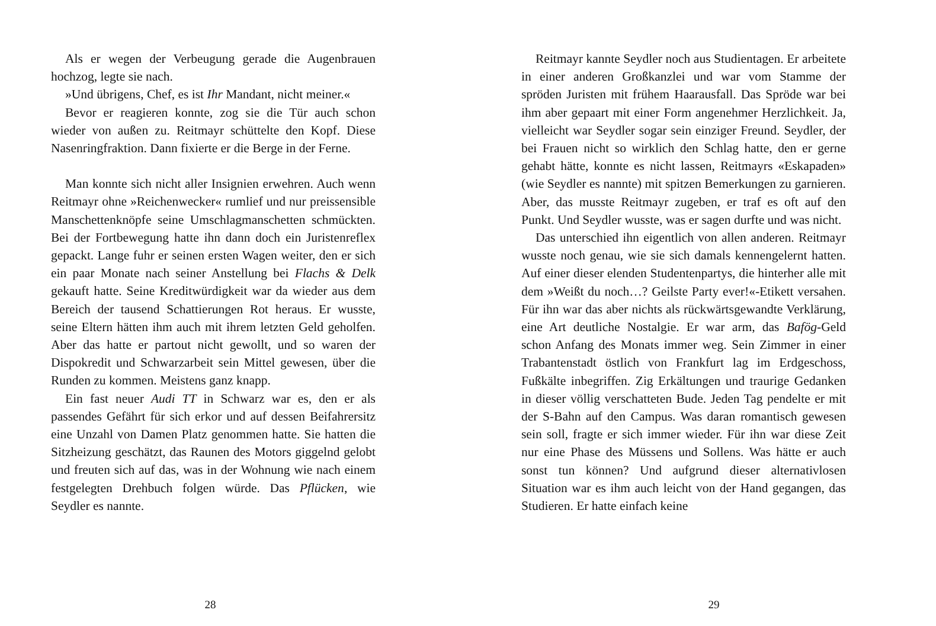Als er wegen der Verbeugung gerade die Augenbrauen hochzog, legte sie nach.
»Und übrigens, Chef, es ist Ihr Mandant, nicht meiner.«
Bevor er reagieren konnte, zog sie die Tür auch schon wieder von außen zu. Reitmayr schüttelte den Kopf. Diese Nasenringfraktion. Dann fixierte er die Berge in der Ferne.
Man konnte sich nicht aller Insignien erwehren. Auch wenn Reitmayr ohne »Reichenwecker« rumlief und nur preissensible Manschettenknöpfe seine Umschlagmanschetten schmückten. Bei der Fortbewegung hatte ihn dann doch ein Juristenreflex gepackt. Lange fuhr er seinen ersten Wagen weiter, den er sich ein paar Monate nach seiner Anstellung bei Flachs & Delk gekauft hatte. Seine Kreditwürdigkeit war da wieder aus dem Bereich der tausend Schattierungen Rot heraus. Er wusste, seine Eltern hätten ihm auch mit ihrem letzten Geld geholfen. Aber das hatte er partout nicht gewollt, und so waren der Dispokredit und Schwarzarbeit sein Mittel gewesen, über die Runden zu kommen. Meistens ganz knapp.
Ein fast neuer Audi TT in Schwarz war es, den er als passendes Gefährt für sich erkor und auf dessen Beifahrersitz eine Unzahl von Damen Platz genommen hatte. Sie hatten die Sitzheizung geschätzt, das Raunen des Motors giggelnd gelobt und freuten sich auf das, was in der Wohnung wie nach einem festgelegten Drehbuch folgen würde. Das Pflücken, wie Seydler es nannte.
28
Reitmayr kannte Seydler noch aus Studientagen. Er arbeitete in einer anderen Großkanzlei und war vom Stamme der spröden Juristen mit frühem Haarausfall. Das Spröde war bei ihm aber gepaart mit einer Form angenehmer Herzlichkeit. Ja, vielleicht war Seydler sogar sein einziger Freund. Seydler, der bei Frauen nicht so wirklich den Schlag hatte, den er gerne gehabt hätte, konnte es nicht lassen, Reitmayrs «Eskapaden» (wie Seydler es nannte) mit spitzen Bemerkungen zu garnieren. Aber, das musste Reitmayr zugeben, er traf es oft auf den Punkt. Und Seydler wusste, was er sagen durfte und was nicht.
Das unterschied ihn eigentlich von allen anderen. Reitmayr wusste noch genau, wie sie sich damals kennengelernt hatten. Auf einer dieser elenden Studentenpartys, die hinterher alle mit dem »Weißt du noch…? Geilste Party ever!«-Etikett versahen. Für ihn war das aber nichts als rückwärtsgewandte Verklärung, eine Art deutliche Nostalgie. Er war arm, das Bafög-Geld schon Anfang des Monats immer weg. Sein Zimmer in einer Trabantenstadt östlich von Frankfurt lag im Erdgeschoss, Fußkälte inbegriffen. Zig Erkältungen und traurige Gedanken in dieser völlig verschatteten Bude. Jeden Tag pendelte er mit der S-Bahn auf den Campus. Was daran romantisch gewesen sein soll, fragte er sich immer wieder. Für ihn war diese Zeit nur eine Phase des Müssens und Sollens. Was hätte er auch sonst tun können? Und aufgrund dieser alternativlosen Situation war es ihm auch leicht von der Hand gegangen, das Studieren. Er hatte einfach keine
29